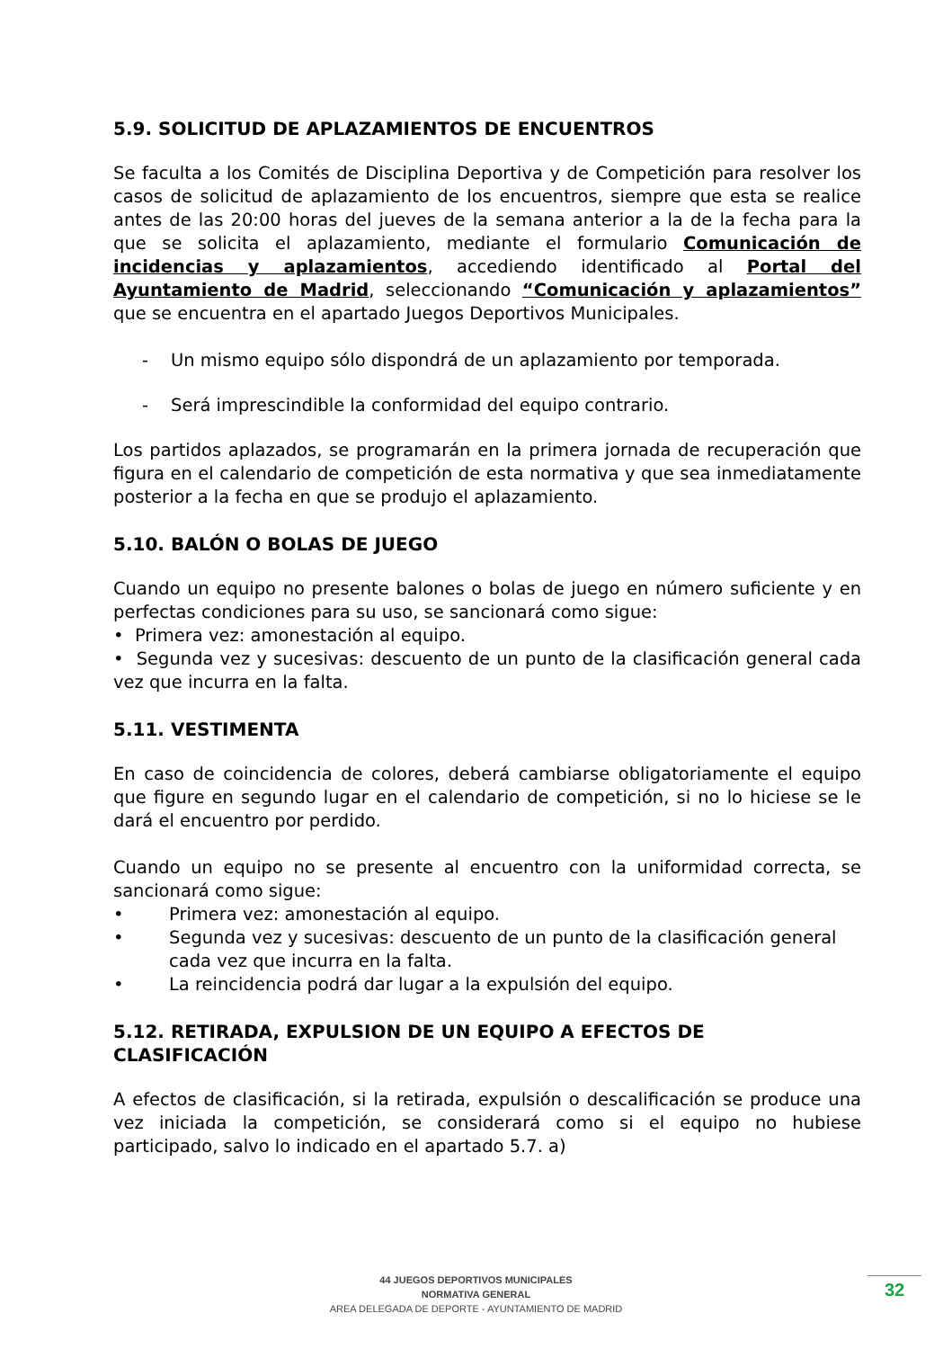5.9. SOLICITUD DE APLAZAMIENTOS DE ENCUENTROS
Se faculta a los Comités de Disciplina Deportiva y de Competición para resolver los casos de solicitud de aplazamiento de los encuentros, siempre que esta se realice antes de las 20:00 horas del jueves de la semana anterior a la de la fecha para la que se solicita el aplazamiento, mediante el formulario Comunicación de incidencias y aplazamientos, accediendo identificado al Portal del Ayuntamiento de Madrid, seleccionando “Comunicación y aplazamientos” que se encuentra en el apartado Juegos Deportivos Municipales.
- Un mismo equipo sólo dispondrá de un aplazamiento por temporada.
- Será imprescindible la conformidad del equipo contrario.
Los partidos aplazados, se programarán en la primera jornada de recuperación que figura en el calendario de competición de esta normativa y que sea inmediatamente posterior a la fecha en que se produjo el aplazamiento.
5.10. BALÓN O BOLAS DE JUEGO
Cuando un equipo no presente balones o bolas de juego en número suficiente y en perfectas condiciones para su uso, se sancionará como sigue:
• Primera vez: amonestación al equipo.
• Segunda vez y sucesivas: descuento de un punto de la clasificación general cada vez que incurra en la falta.
5.11. VESTIMENTA
En caso de coincidencia de colores, deberá cambiarse obligatoriamente el equipo que figure en segundo lugar en el calendario de competición, si no lo hiciese se le dará el encuentro por perdido.
Cuando un equipo no se presente al encuentro con la uniformidad correcta, se sancionará como sigue:
• Primera vez: amonestación al equipo.
• Segunda vez y sucesivas: descuento de un punto de la clasificación general cada vez que incurra en la falta.
• La reincidencia podrá dar lugar a la expulsión del equipo.
5.12. RETIRADA, EXPULSION DE UN EQUIPO A EFECTOS DE CLASIFICACIÓN
A efectos de clasificación, si la retirada, expulsión o descalificación se produce una vez iniciada la competición, se considerará como si el equipo no hubiese participado, salvo lo indicado en el apartado 5.7. a)
44 JUEGOS DEPORTIVOS MUNICIPALES
NORMATIVA GENERAL
AREA DELEGADA DE DEPORTE - AYUNTAMIENTO DE MADRID
32